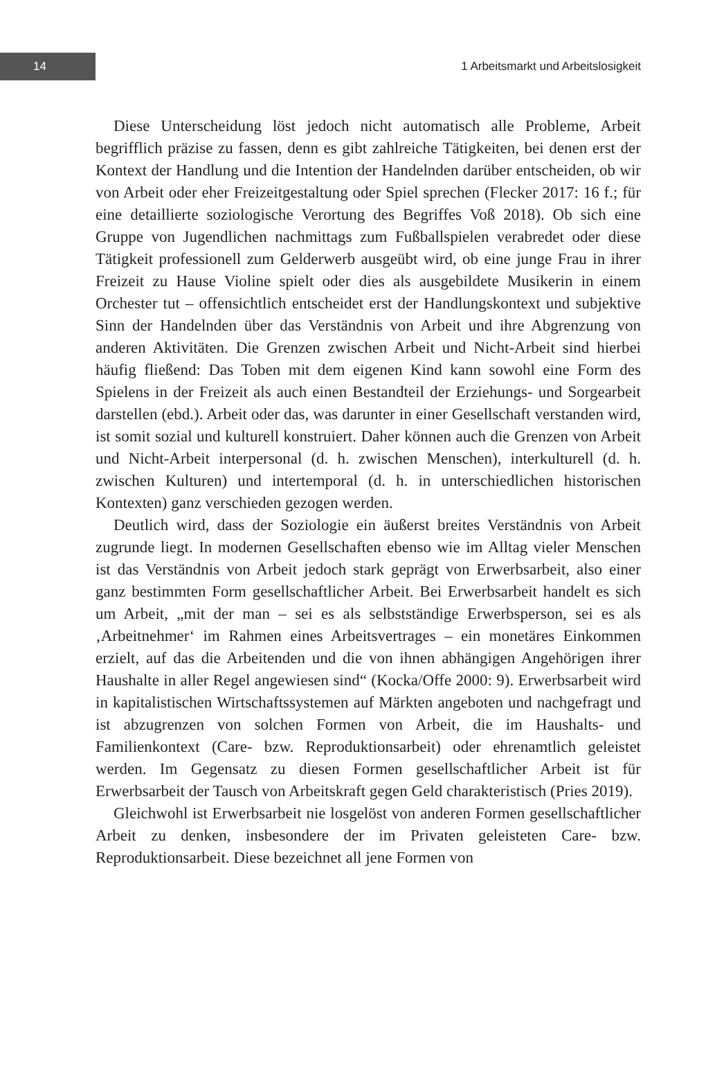14
1 Arbeitsmarkt und Arbeitslosigkeit
Diese Unterscheidung löst jedoch nicht automatisch alle Probleme, Arbeit begrifflich präzise zu fassen, denn es gibt zahlreiche Tätigkeiten, bei denen erst der Kontext der Handlung und die Intention der Handelnden darüber entscheiden, ob wir von Arbeit oder eher Freizeitgestaltung oder Spiel sprechen (Flecker 2017: 16 f.; für eine detaillierte soziologische Verortung des Begriffes Voß 2018). Ob sich eine Gruppe von Jugendlichen nachmittags zum Fußballspielen verabredet oder diese Tätigkeit professionell zum Gelderwerb ausgeübt wird, ob eine junge Frau in ihrer Freizeit zu Hause Violine spielt oder dies als ausgebildete Musikerin in einem Orchester tut – offensichtlich entscheidet erst der Handlungskontext und subjektive Sinn der Handelnden über das Verständnis von Arbeit und ihre Abgrenzung von anderen Aktivitäten. Die Grenzen zwischen Arbeit und Nicht-Arbeit sind hierbei häufig fließend: Das Toben mit dem eigenen Kind kann sowohl eine Form des Spielens in der Freizeit als auch einen Bestandteil der Erziehungs- und Sorgearbeit darstellen (ebd.). Arbeit oder das, was darunter in einer Gesellschaft verstanden wird, ist somit sozial und kulturell konstruiert. Daher können auch die Grenzen von Arbeit und Nicht-Arbeit interpersonal (d. h. zwischen Menschen), interkulturell (d. h. zwischen Kulturen) und intertemporal (d. h. in unterschiedlichen historischen Kontexten) ganz verschieden gezogen werden.
Deutlich wird, dass der Soziologie ein äußerst breites Verständnis von Arbeit zugrunde liegt. In modernen Gesellschaften ebenso wie im Alltag vieler Menschen ist das Verständnis von Arbeit jedoch stark geprägt von Erwerbsarbeit, also einer ganz bestimmten Form gesellschaftlicher Arbeit. Bei Erwerbsarbeit handelt es sich um Arbeit, „mit der man – sei es als selbstständige Erwerbsperson, sei es als ‚Arbeitnehmer‘ im Rahmen eines Arbeitsvertrages – ein monetäres Einkommen erzielt, auf das die Arbeitenden und die von ihnen abhängigen Angehörigen ihrer Haushalte in aller Regel angewiesen sind“ (Kocka/Offe 2000: 9). Erwerbsarbeit wird in kapitalistischen Wirtschaftssystemen auf Märkten angeboten und nachgefragt und ist abzugrenzen von solchen Formen von Arbeit, die im Haushalts- und Familienkontext (Care- bzw. Reproduktionsarbeit) oder ehrenamtlich geleistet werden. Im Gegensatz zu diesen Formen gesellschaftlicher Arbeit ist für Erwerbsarbeit der Tausch von Arbeitskraft gegen Geld charakteristisch (Pries 2019).
Gleichwohl ist Erwerbsarbeit nie losgelöst von anderen Formen gesellschaftlicher Arbeit zu denken, insbesondere der im Privaten geleisteten Care- bzw. Reproduktionsarbeit. Diese bezeichnet all jene Formen von